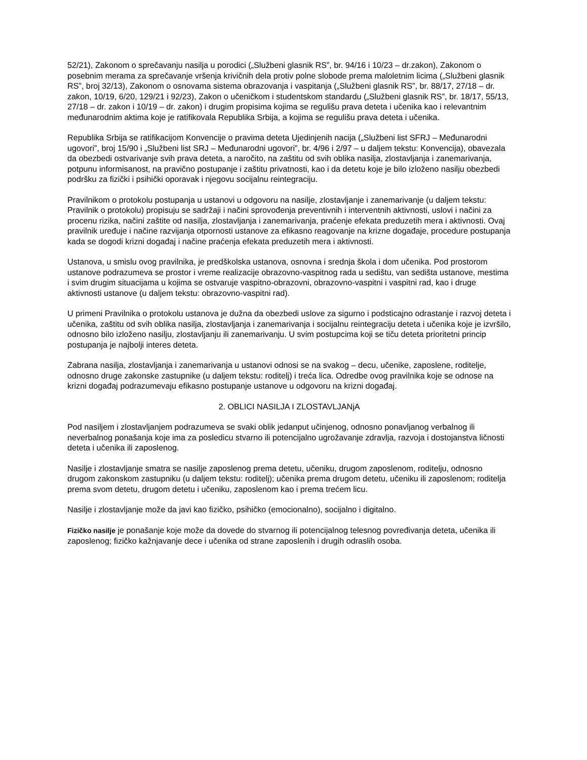52/21), Zakonom o sprečavanju nasilja u porodici („Službeni glasnik RS”, br. 94/16 i 10/23 – dr.zakon), Zakonom o posebnim merama za sprečavanje vršenja krivičnih dela protiv polne slobode prema maloletnim licima („Službeni glasnik RS”, broj 32/13), Zakonom o osnovama sistema obrazovanja i vaspitanja („Službeni glasnik RS”, br. 88/17, 27/18 – dr. zakon, 10/19, 6/20, 129/21 i 92/23), Zakon o učeničkom i studentskom standardu („Službeni glasnik RS”, br. 18/17, 55/13, 27/18 – dr. zakon i 10/19 – dr. zakon) i drugim propisima kojima se regulišu prava deteta i učenika kao i relevantnim međunarodnim aktima koje je ratifikovala Republika Srbija, a kojima se regulišu prava deteta i učenika.
Republika Srbija se ratifikacijom Konvencije o pravima deteta Ujedinjenih nacija („Službeni list SFRJ – Međunarodni ugovori”, broj 15/90 i „Službeni list SRJ – Međunarodni ugovori”, br. 4/96 i 2/97 – u daljem tekstu: Konvencija), obavezala da obezbedi ostvarivanje svih prava deteta, a naročito, na zaštitu od svih oblika nasilja, zlostavljanja i zanemarivanja, potpunu informisanost, na pravično postupanje i zaštitu privatnosti, kao i da detetu koje je bilo izloženo nasilju obezbedi podršku za fizički i psihički oporavak i njegovu socijalnu reintegraciju.
Pravilnikom o protokolu postupanja u ustanovi u odgovoru na nasilje, zlostavljanje i zanemarivanje (u daljem tekstu: Pravilnik o protokolu) propisuju se sadržaji i načini sprovođenja preventivnih i interventnih aktivnosti, uslovi i načini za procenu rizika, načini zaštite od nasilja, zlostavljanja i zanemarivanja, praćenje efekata preduzetih mera i aktivnosti. Ovaj pravilnik uređuje i načine razvijanja otpornosti ustanove za efikasno reagovanje na krizne događaje, procedure postupanja kada se dogodi krizni događaj i načine praćenja efekata preduzetih mera i aktivnosti.
Ustanova, u smislu ovog pravilnika, je predškolska ustanova, osnovna i srednja škola i dom učenika. Pod prostorom ustanove podrazumeva se prostor i vreme realizacije obrazovno-vaspitnog rada u sedištu, van sedišta ustanove, mestima i svim drugim situacijama u kojima se ostvaruje vaspitno-obrazovni, obrazovno-vaspitni i vaspitni rad, kao i druge aktivnosti ustanove (u daljem tekstu: obrazovno-vaspitni rad).
U primeni Pravilnika o protokolu ustanova je dužna da obezbedi uslove za sigurno i podsticajno odrastanje i razvoj deteta i učenika, zaštitu od svih oblika nasilja, zlostavljanja i zanemarivanja i socijalnu reintegraciju deteta i učenika koje je izvršilo, odnosno bilo izloženo nasilju, zlostavljanju ili zanemarivanju. U svim postupcima koji se tiču deteta prioritetni princip postupanja je najbolji interes deteta.
Zabrana nasilja, zlostavljanja i zanemarivanja u ustanovi odnosi se na svakog – decu, učenike, zaposlene, roditelje, odnosno druge zakonske zastupnike (u daljem tekstu: roditelj) i treća lica. Odredbe ovog pravilnika koje se odnose na krizni događaj podrazumevaju efikasno postupanje ustanove u odgovoru na krizni događaj.
2. OBLICI NASILJA I ZLOSTAVLJANjA
Pod nasiljem i zlostavljanjem podrazumeva se svaki oblik jedanput učinjenog, odnosno ponavljanog verbalnog ili neverbalnog ponašanja koje ima za posledicu stvarno ili potencijalno ugrožavanje zdravlja, razvoja i dostojanstva ličnosti deteta i učenika ili zaposlenog.
Nasilje i zlostavljanje smatra se nasilje zaposlenog prema detetu, učeniku, drugom zaposlenom, roditelju, odnosno drugom zakonskom zastupniku (u daljem tekstu: roditelj); učenika prema drugom detetu, učeniku ili zaposlenom; roditelja prema svom detetu, drugom detetu i učeniku, zaposlenom kao i prema trećem licu.
Nasilje i zlostavljanje može da javi kao fizičko, psihičko (emocionalno), socijalno i digitalno.
Fizičko nasilje je ponašanje koje može da dovede do stvarnog ili potencijalnog telesnog povređivanja deteta, učenika ili zaposlenog; fizičko kažnjavanje dece i učenika od strane zaposlenih i drugih odraslih osoba.